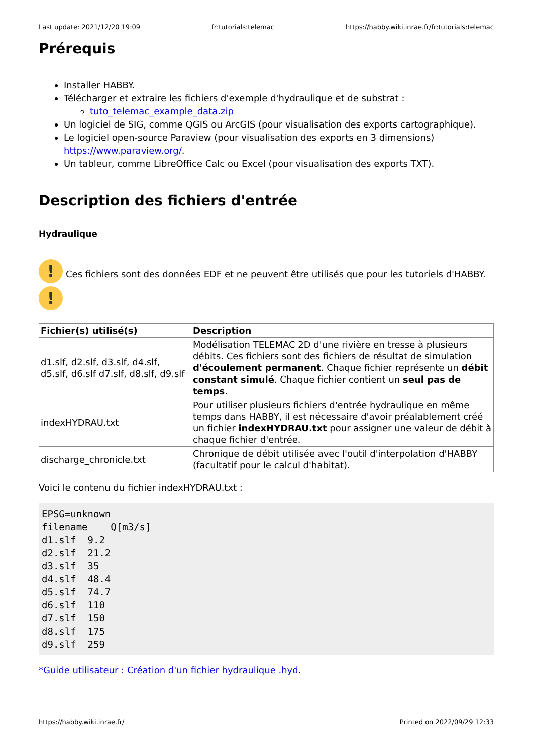Last update: 2021/12/20 19:09 fr:tutorials:telemac https://habby.wiki.inrae.fr/fr:tutorials:telemac
Prérequis
Installer HABBY.
Télécharger et extraire les fichiers d'exemple d'hydraulique et de substrat :
tuto_telemac_example_data.zip
Un logiciel de SIG, comme QGIS ou ArcGIS (pour visualisation des exports cartographique).
Le logiciel open-source Paraview (pour visualisation des exports en 3 dimensions) https://www.paraview.org/.
Un tableur, comme LibreOffice Calc ou Excel (pour visualisation des exports TXT).
Description des fichiers d'entrée
Hydraulique
!
!
Ces fichiers sont des données EDF et ne peuvent être utilisés que pour les tutoriels d'HABBY.
| Fichier(s) utilisé(s) | Description |
| --- | --- |
| d1.slf, d2.slf, d3.slf, d4.slf, d5.slf, d6.slf d7.slf, d8.slf, d9.slf | Modélisation TELEMAC 2D d'une rivière en tresse à plusieurs débits. Ces fichiers sont des fichiers de résultat de simulation d'écoulement permanent . Chaque fichier représente un débit constant simulé . Chaque fichier contient un seul pas de temps . |
| indexHYDRAU.txt | Pour utiliser plusieurs fichiers d'entrée hydraulique en même temps dans HABBY, il est nécessaire d'avoir préalablement créé un fichier indexHYDRAU.txt pour assigner une valeur de débit à chaque fichier d'entrée. |
| discharge_chronicle.txt | Chronique de débit utilisée avec l'outil d'interpolation d'HABBY (facultatif pour le calcul d'habitat). |
Voici le contenu du fichier indexHYDRAU.txt :
EPSG=unknown
filename    Q[m3/s]
d1.slf  9.2
d2.slf  21.2
d3.slf  35
d4.slf  48.4
d5.slf  74.7
d6.slf  110
d7.slf  150
d8.slf  175
d9.slf  259
*Guide utilisateur : Création d'un fichier hydraulique .hyd.
https://habby.wiki.inrae.fr/ Printed on 2022/09/29 12:33